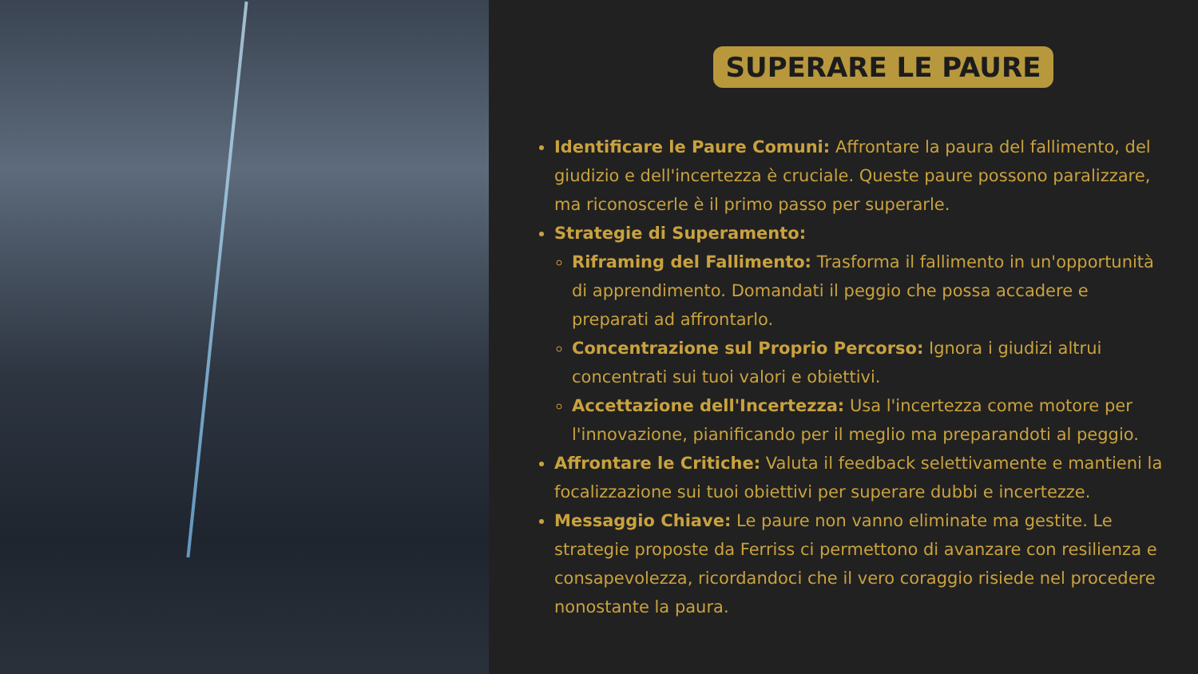SUPERARE LE PAURE
Identificare le Paure Comuni: Affrontare la paura del fallimento, del giudizio e dell'incertezza è cruciale. Queste paure possono paralizzare, ma riconoscerle è il primo passo per superarle.
Strategie di Superamento:
Riframing del Fallimento: Trasforma il fallimento in un'opportunità di apprendimento. Domandati il peggio che possa accadere e preparati ad affrontarlo.
Concentrazione sul Proprio Percorso: Ignora i giudizi altrui concentrati sui tuoi valori e obiettivi.
Accettazione dell'Incertezza: Usa l'incertezza come motore per l'innovazione, pianificando per il meglio ma preparandoti al peggio.
Affrontare le Critiche: Valuta il feedback selettivamente e mantieni la focalizzazione sui tuoi obiettivi per superare dubbi e incertezze.
Messaggio Chiave: Le paure non vanno eliminate ma gestite. Le strategie proposte da Ferriss ci permettono di avanzare con resilienza e consapevolezza, ricordandoci che il vero coraggio risiede nel procedere nonostante la paura.